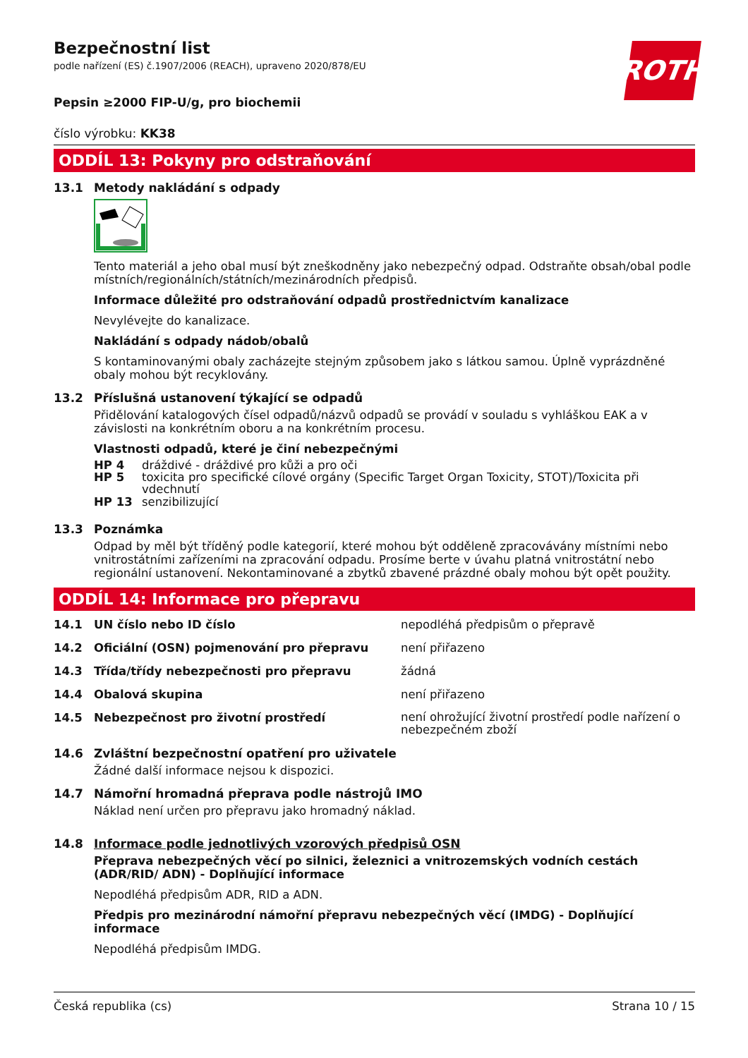Bezpečnostní list
podle nařízení (ES) č.1907/2006 (REACH), upraveno 2020/878/EU
ROTH
Pepsin ≥2000 FIP-U/g, pro biochemii
číslo výrobku: KK38
ODDÍL 13: Pokyny pro odstraňování
13.1 Metody nakládání s odpady
Tento materiál a jeho obal musí být zneškodněny jako nebezpečný odpad. Odstraňte obsah/obal podle místních/regionálních/státních/mezinárodních předpisů.
Informace důležité pro odstraňování odpadů prostřednictvím kanalizace
Nevylévejte do kanalizace.
Nakládání s odpady nádob/obalů
S kontaminovanými obaly zacházejte stejným způsobem jako s látkou samou. Úplně vyprázdněné obaly mohou být recyklovány.
13.2 Příslušná ustanovení týkající se odpadů
Přidělování katalogových čísel odpadů/názvů odpadů se provádí v souladu s vyhláškou EAK a v závislosti na konkrétním oboru a na konkrétním procesu.
Vlastnosti odpadů, které je činí nebezpečnými
HP 4 dráždivé - dráždivé pro kůži a pro oči
HP 5 toxicita pro specifické cílové orgány (Specific Target Organ Toxicity, STOT)/Toxicita při vdechnutí
HP 13 senzibilizující
13.3 Poznámka
Odpad by měl být tříděný podle kategorií, které mohou být odděleně zpracovávány místními nebo vnitrostátními zařízeními na zpracování odpadu. Prosíme berte v úvahu platná vnitrostátní nebo regionální ustanovení. Nekontaminované a zbytků zbavené prázdné obaly mohou být opět použity.
ODDÍL 14: Informace pro přepravu
14.1 UN číslo nebo ID číslo nepodléhá předpisům o přepravě
14.2 Oficiální (OSN) pojmenování pro přepravu není přiřazeno
14.3 Třída/třídy nebezpečnosti pro přepravu žádná
14.4 Obalová skupina není přiřazeno
14.5 Nebezpečnost pro životní prostředí není ohrožující životní prostředí podle nařízení o nebezpečném zboží
14.6 Zvláštní bezpečnostní opatření pro uživatele
Žádné další informace nejsou k dispozici.
14.7 Námořní hromadná přeprava podle nástrojů IMO
Náklad není určen pro přepravu jako hromadný náklad.
14.8 Informace podle jednotlivých vzorových předpisů OSN
Přeprava nebezpečných věcí po silnici, železnici a vnitrozemských vodních cestách (ADR/RID/ ADN) - Doplňující informace
Nepodléhá předpisům ADR, RID a ADN.
Předpis pro mezinárodní námořní přepravu nebezpečných věcí (IMDG) - Doplňující informace
Nepodléhá předpisům IMDG.
Česká republika (cs) Strana 10 / 15